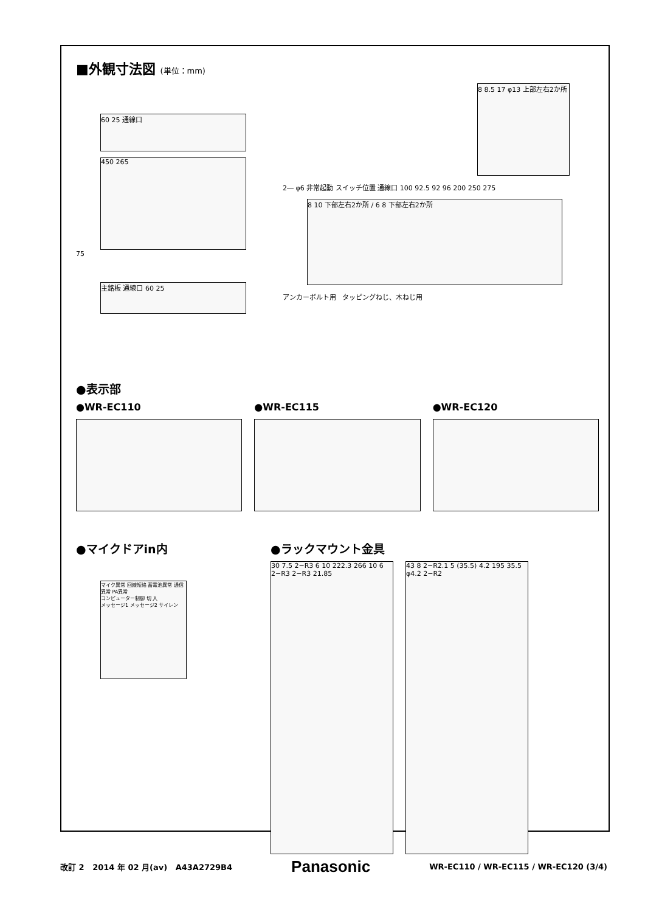■外観寸法図 (単位：mm)
60 25 通線口
450 265
75
主銘板 通線口 60 25
8 8.5 17 φ13 上部左右2か所
2― φ6 非常起動 スイッチ位置 通線口 100 92.5 92 96 200 250 275
8 10 下部左右2か所 / 6 8 下部左右2か所
アンカーボルト用 タッピングねじ、木ねじ用
●表示部
●WR-EC110 ●WR-EC115 ●WR-EC120
●マイクドアin内
マイク異常 回線短絡 蓄電池異常 通信異常 PA異常
コンピューター制御 切 入
メッセージ1 メッセージ2 サイレン
●ラックマウント金具
30 7.5 2−R3 6 10 222.3 266 10 6 2−R3 2−R3 21.85
43 8 2−R2.1 5 (35.5) 4.2 195 35.5 φ4.2 2−R2
改訂 2 2014 年 02 月(av) A43A2729B4 Panasonic WR-EC110 / WR-EC115 / WR-EC120 (3/4)